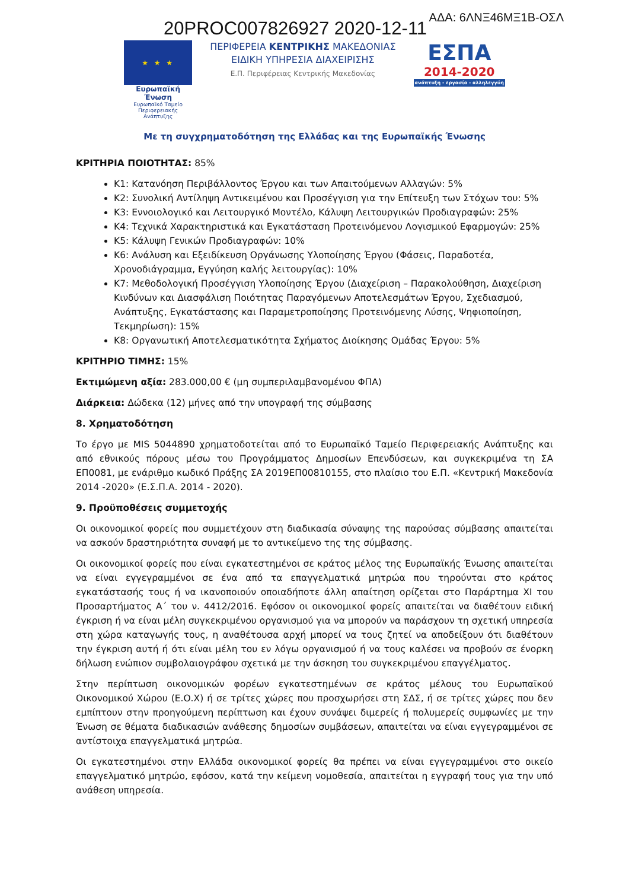20PROC007826927 2020-12-11
ΑΔΑ: 6ΛΝΞ46ΜΞ1Β-ΟΣΛ
★ ★ ★
Ευρωπαϊκή Ένωση
Ευρωπαϊκό Ταμείο
Περιφερειακής Ανάπτυξης
ΠΕΡΙΦΕΡΕΙΑ ΚΕΝΤΡΙΚΗΣ ΜΑΚΕΔΟΝΙΑΣ
ΕΙΔΙΚΗ ΥΠΗΡΕΣΙΑ ΔΙΑΧΕΙΡΙΣΗΣ
Ε.Π. Περιφέρειας Κεντρικής Μακεδονίας
ΕΣΠΑ
2014-2020
ανάπτυξη - εργασία - αλληλεγγύη
Με τη συγχρηματοδότηση της Ελλάδας και της Ευρωπαϊκής Ένωσης
ΚΡΙΤΗΡΙΑ ΠΟΙΟΤΗΤΑΣ: 85%
Κ1: Κατανόηση Περιβάλλοντος Έργου και των Απαιτούμενων Αλλαγών: 5%
Κ2: Συνολική Αντίληψη Αντικειμένου και Προσέγγιση για την Επίτευξη των Στόχων του: 5%
Κ3: Εννοιολογικό και Λειτουργικό Μοντέλο, Κάλυψη Λειτουργικών Προδιαγραφών: 25%
Κ4: Τεχνικά Χαρακτηριστικά και Εγκατάσταση Προτεινόμενου Λογισμικού Εφαρμογών: 25%
Κ5: Κάλυψη Γενικών Προδιαγραφών: 10%
Κ6: Ανάλυση και Εξειδίκευση Οργάνωσης Υλοποίησης Έργου (Φάσεις, Παραδοτέα, Χρονοδιάγραμμα, Εγγύηση καλής λειτουργίας): 10%
Κ7: Μεθοδολογική Προσέγγιση Υλοποίησης Έργου (Διαχείριση – Παρακολούθηση, Διαχείριση Κινδύνων και Διασφάλιση Ποιότητας Παραγόμενων Αποτελεσμάτων Έργου, Σχεδιασμού, Ανάπτυξης, Εγκατάστασης και Παραμετροποίησης Προτεινόμενης Λύσης, Ψηφιοποίηση, Τεκμηρίωση): 15%
Κ8: Οργανωτική Αποτελεσματικότητα Σχήματος Διοίκησης Ομάδας Έργου: 5%
ΚΡΙΤΗΡΙΟ ΤΙΜΗΣ: 15%
Εκτιμώμενη αξία: 283.000,00 € (μη συμπεριλαμβανομένου ΦΠΑ)
Διάρκεια: Δώδεκα (12) μήνες από την υπογραφή της σύμβασης
8. Χρηματοδότηση
Το έργο με MIS 5044890 χρηματοδοτείται από το Ευρωπαϊκό Ταμείο Περιφερειακής Ανάπτυξης και από εθνικούς πόρους μέσω του Προγράμματος Δημοσίων Επενδύσεων, και συγκεκριμένα τη ΣΑ ΕΠ0081, με ενάριθμο κωδικό Πράξης ΣΑ 2019ΕΠ00810155, στο πλαίσιο του Ε.Π. «Κεντρική Μακεδονία 2014 -2020» (Ε.Σ.Π.Α. 2014 - 2020).
9. Προϋποθέσεις συμμετοχής
Οι οικονομικοί φορείς που συμμετέχουν στη διαδικασία σύναψης της παρούσας σύμβασης απαιτείται να ασκούν δραστηριότητα συναφή με το αντικείμενο της της σύμβασης.
Οι οικονομικοί φορείς που είναι εγκατεστημένοι σε κράτος μέλος της Ευρωπαϊκής Ένωσης απαιτείται να είναι εγγεγραμμένοι σε ένα από τα επαγγελματικά μητρώα που τηρούνται στο κράτος εγκατάστασής τους ή να ικανοποιούν οποιαδήποτε άλλη απαίτηση ορίζεται στο Παράρτημα XI του Προσαρτήματος Α΄ του ν. 4412/2016. Εφόσον οι οικονομικοί φορείς απαιτείται να διαθέτουν ειδική έγκριση ή να είναι μέλη συγκεκριμένου οργανισμού για να μπορούν να παράσχουν τη σχετική υπηρεσία στη χώρα καταγωγής τους, η αναθέτουσα αρχή μπορεί να τους ζητεί να αποδείξουν ότι διαθέτουν την έγκριση αυτή ή ότι είναι μέλη του εν λόγω οργανισμού ή να τους καλέσει να προβούν σε ένορκη δήλωση ενώπιον συμβολαιογράφου σχετικά με την άσκηση του συγκεκριμένου επαγγέλματος.
Στην περίπτωση οικονομικών φορέων εγκατεστημένων σε κράτος μέλους του Ευρωπαϊκού Οικονομικού Χώρου (Ε.Ο.Χ) ή σε τρίτες χώρες που προσχωρήσει στη ΣΔΣ, ή σε τρίτες χώρες που δεν εμπίπτουν στην προηγούμενη περίπτωση και έχουν συνάψει διμερείς ή πολυμερείς συμφωνίες με την Ένωση σε θέματα διαδικασιών ανάθεσης δημοσίων συμβάσεων, απαιτείται να είναι εγγεγραμμένοι σε αντίστοιχα επαγγελματικά μητρώα.
Οι εγκατεστημένοι στην Ελλάδα οικονομικοί φορείς θα πρέπει να είναι εγγεγραμμένοι στο οικείο επαγγελματικό μητρώο, εφόσον, κατά την κείμενη νομοθεσία, απαιτείται η εγγραφή τους για την υπό ανάθεση υπηρεσία.